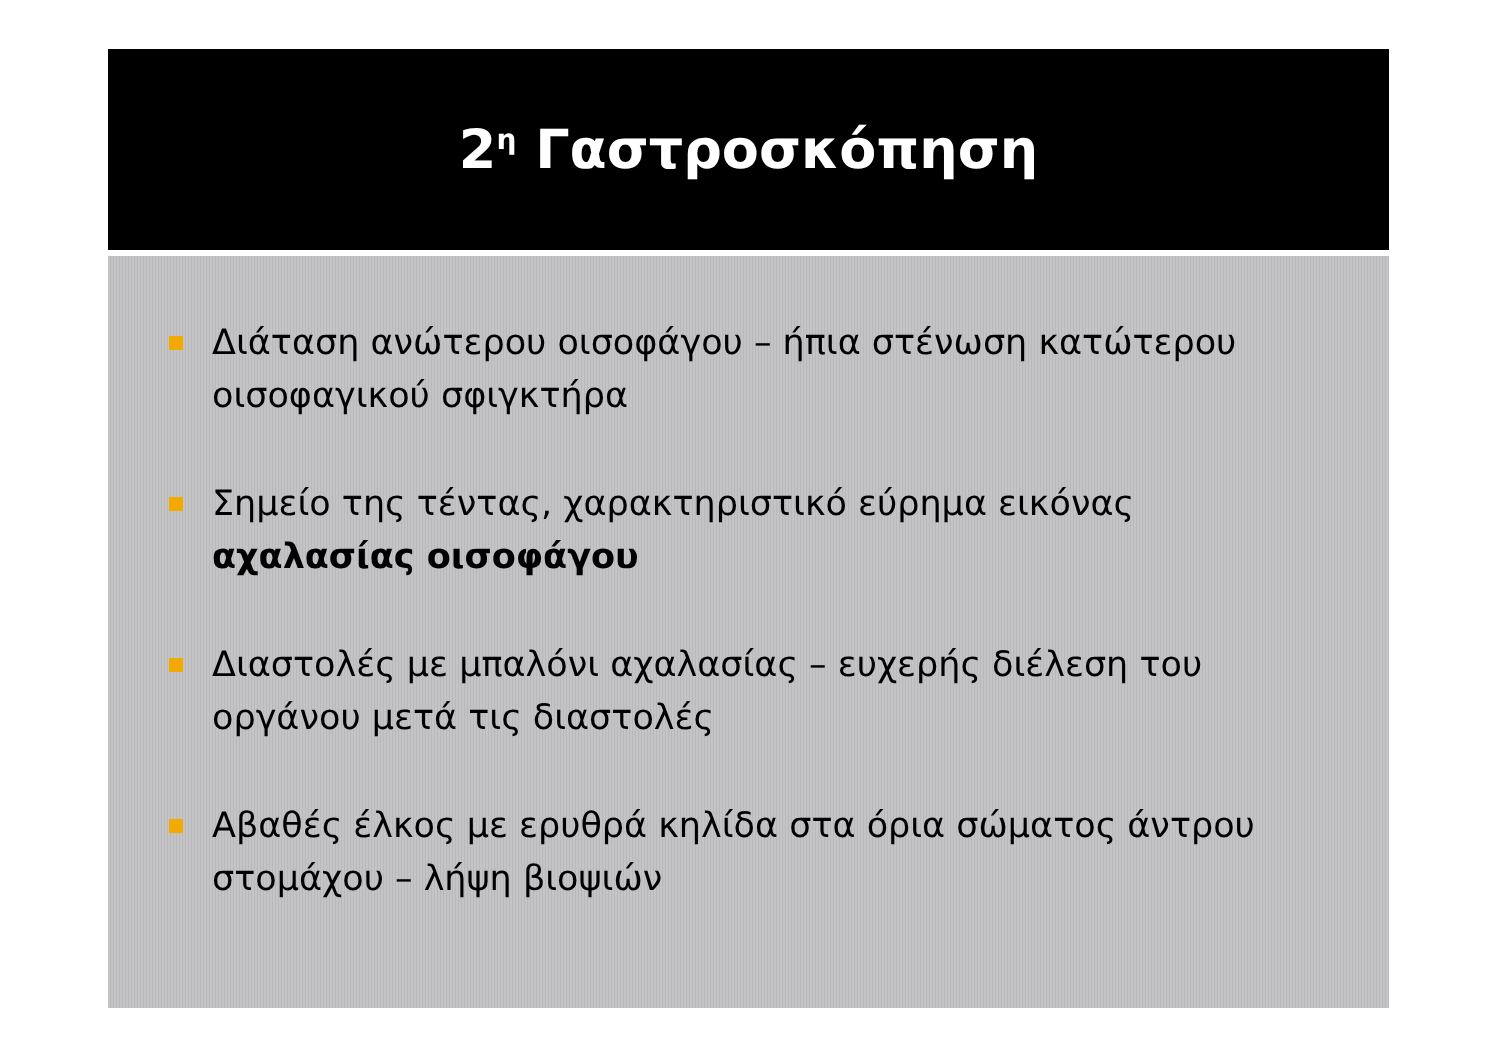2<sup>η</sup> Γαστροσκόπηση
Διάταση ανώτερου οισοφάγου – ήπια στένωση κατώτερου οισοφαγικού σφιγκτήρα
Σημείο της τέντας, χαρακτηριστικό εύρημα εικόνας αχαλασίας οισοφάγου
Διαστολές με μπαλόνι αχαλασίας – ευχερής διέλεση του οργάνου μετά τις διαστολές
Αβαθές έλκος με ερυθρά κηλίδα στα όρια σώματος άντρου στομάχου – λήψη βιοψιών